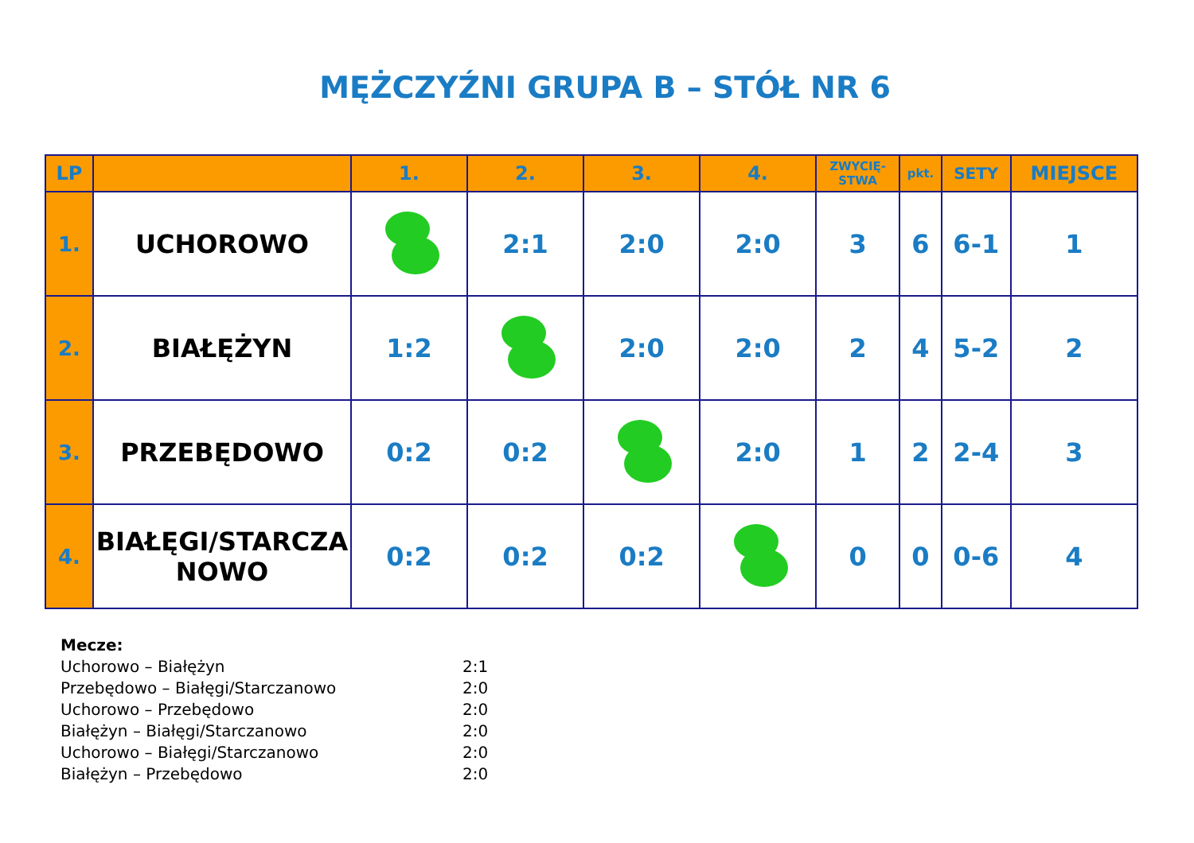MĘŻCZYŹNI GRUPA B – STÓŁ NR 6
| LP | | 1. | 2. | 3. | 4. | ZWYCIĘ- STWA | pkt. | SETY | MIEJSCE |
| --- | --- | --- | --- | --- | --- | --- | --- | --- | --- |
| 1. | UCHOROWO | | 2:1 | 2:0 | 2:0 | 3 | 6 | 6-1 | 1 |
| 2. | BIAŁĘŻYN | 1:2 | | 2:0 | 2:0 | 2 | 4 | 5-2 | 2 |
| 3. | PRZEBĘDOWO | 0:2 | 0:2 | | 2:0 | 1 | 2 | 2-4 | 3 |
| 4. | BIAŁĘGI/STARCZA NOWO | 0:2 | 0:2 | 0:2 | | 0 | 0 | 0-6 | 4 |
Mecze:
Uchorowo – Białężyn 2:1
Przebędowo – Białęgi/Starczanowo 2:0
Uchorowo – Przebędowo 2:0
Białężyn – Białęgi/Starczanowo 2:0
Uchorowo – Białęgi/Starczanowo 2:0
Białężyn – Przebędowo 2:0